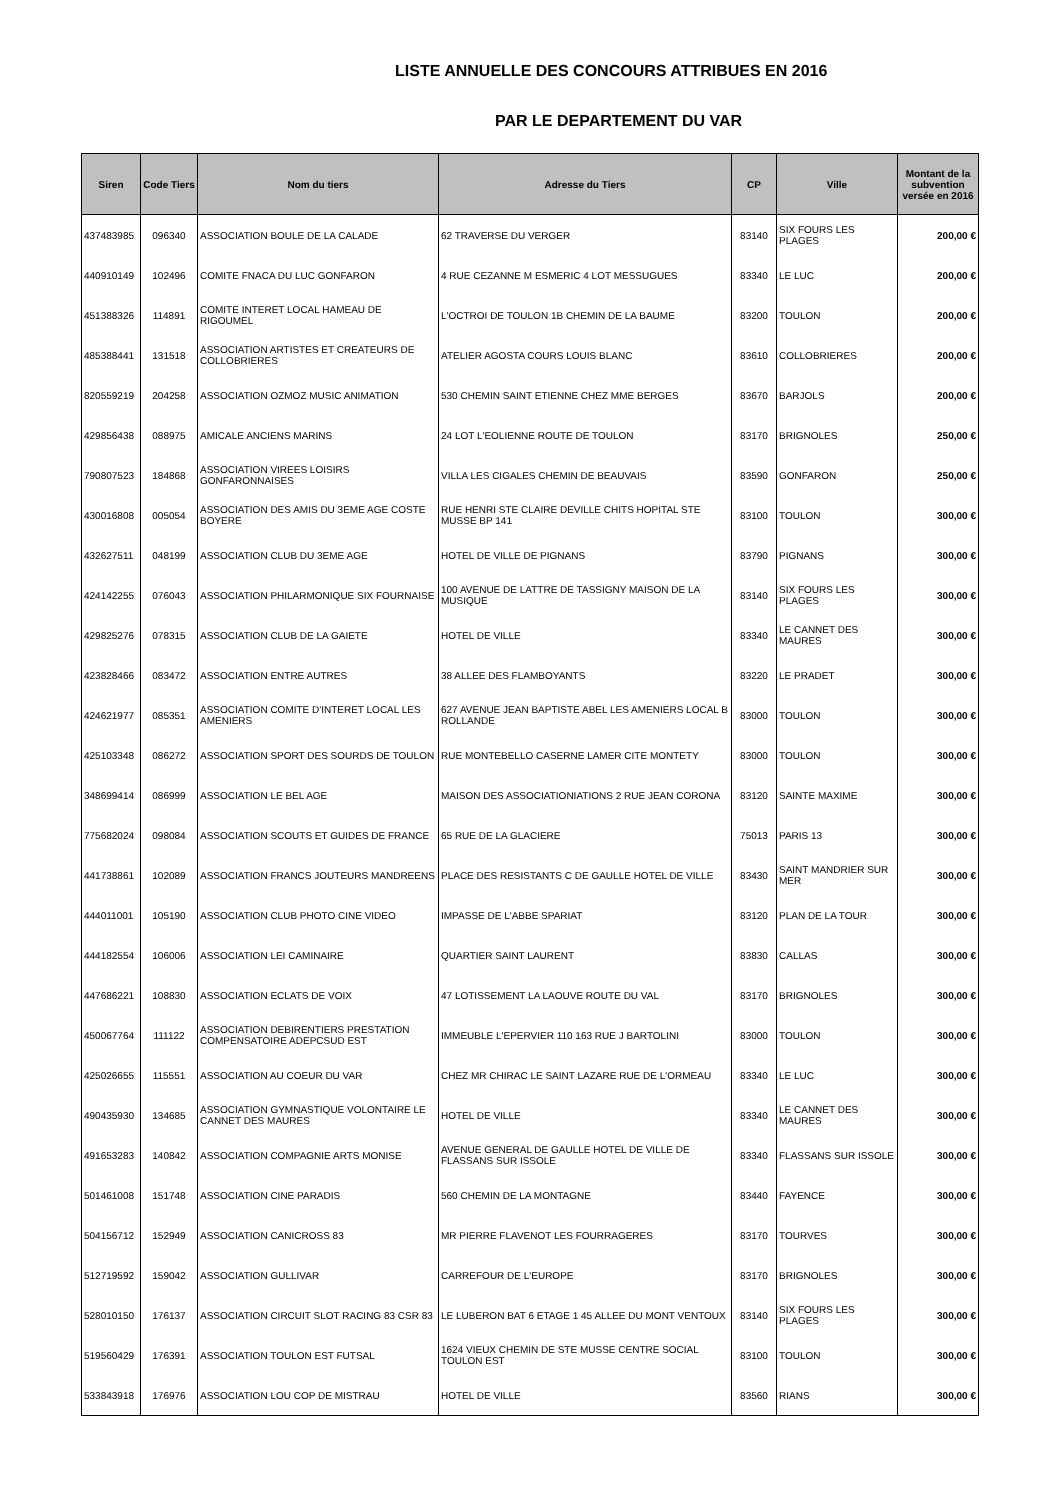LISTE ANNUELLE DES CONCOURS ATTRIBUES EN 2016
PAR LE DEPARTEMENT DU VAR
| Siren | Code Tiers | Nom du tiers | Adresse du Tiers | CP | Ville | Montant de la subvention versée en 2016 |
| --- | --- | --- | --- | --- | --- | --- |
| 437483985 | 096340 | ASSOCIATION BOULE DE LA CALADE | 62 TRAVERSE DU VERGER | 83140 | SIX FOURS LES PLAGES | 200,00 € |
| 440910149 | 102496 | COMITE FNACA DU LUC GONFARON | 4 RUE CEZANNE M ESMERIC 4 LOT MESSUGUES | 83340 | LE LUC | 200,00 € |
| 451388326 | 114891 | COMITE INTERET LOCAL HAMEAU DE RIGOUMEL | L'OCTROI DE TOULON 1B CHEMIN DE LA BAUME | 83200 | TOULON | 200,00 € |
| 485388441 | 131518 | ASSOCIATION ARTISTES ET CREATEURS DE COLLOBRIERES | ATELIER AGOSTA COURS LOUIS BLANC | 83610 | COLLOBRIERES | 200,00 € |
| 820559219 | 204258 | ASSOCIATION OZMOZ MUSIC ANIMATION | 530 CHEMIN SAINT ETIENNE CHEZ MME BERGES | 83670 | BARJOLS | 200,00 € |
| 429856438 | 088975 | AMICALE ANCIENS MARINS | 24 LOT L'EOLIENNE ROUTE DE TOULON | 83170 | BRIGNOLES | 250,00 € |
| 790807523 | 184868 | ASSOCIATION VIREES LOISIRS GONFARONNAISES | VILLA LES CIGALES CHEMIN DE BEAUVAIS | 83590 | GONFARON | 250,00 € |
| 430016808 | 005054 | ASSOCIATION DES AMIS DU 3EME AGE COSTE BOYERE | RUE HENRI STE CLAIRE DEVILLE CHITS HOPITAL STE MUSSE BP 141 | 83100 | TOULON | 300,00 € |
| 432627511 | 048199 | ASSOCIATION CLUB DU 3EME AGE | HOTEL DE VILLE DE PIGNANS | 83790 | PIGNANS | 300,00 € |
| 424142255 | 076043 | ASSOCIATION PHILARMONIQUE SIX FOURNAISE | 100 AVENUE DE LATTRE DE TASSIGNY MAISON DE LA MUSIQUE | 83140 | SIX FOURS LES PLAGES | 300,00 € |
| 429825276 | 078315 | ASSOCIATION CLUB DE LA GAIETE | HOTEL DE VILLE | 83340 | LE CANNET DES MAURES | 300,00 € |
| 423828466 | 083472 | ASSOCIATION ENTRE AUTRES | 38 ALLEE DES FLAMBOYANTS | 83220 | LE PRADET | 300,00 € |
| 424621977 | 085351 | ASSOCIATION COMITE D'INTERET LOCAL LES AMENIERS | 627 AVENUE JEAN BAPTISTE ABEL LES AMENIERS LOCAL B ROLLANDE | 83000 | TOULON | 300,00 € |
| 425103348 | 086272 | ASSOCIATION SPORT DES SOURDS DE TOULON | RUE MONTEBELLO CASERNE LAMER CITE MONTETY | 83000 | TOULON | 300,00 € |
| 348699414 | 086999 | ASSOCIATION LE BEL AGE | MAISON DES ASSOCIATIONIATIONS 2 RUE JEAN CORONA | 83120 | SAINTE MAXIME | 300,00 € |
| 775682024 | 098084 | ASSOCIATION SCOUTS ET GUIDES DE FRANCE | 65 RUE DE LA GLACIERE | 75013 | PARIS 13 | 300,00 € |
| 441738861 | 102089 | ASSOCIATION FRANCS JOUTEURS MANDREENS | PLACE DES RESISTANTS C DE GAULLE HOTEL DE VILLE | 83430 | SAINT MANDRIER SUR MER | 300,00 € |
| 444011001 | 105190 | ASSOCIATION CLUB PHOTO CINE VIDEO | IMPASSE DE L'ABBE SPARIAT | 83120 | PLAN DE LA TOUR | 300,00 € |
| 444182554 | 106006 | ASSOCIATION LEI CAMINAIRE | QUARTIER SAINT LAURENT | 83830 | CALLAS | 300,00 € |
| 447686221 | 108830 | ASSOCIATION ECLATS DE VOIX | 47 LOTISSEMENT LA LAOUVE ROUTE DU VAL | 83170 | BRIGNOLES | 300,00 € |
| 450067764 | 111122 | ASSOCIATION DEBIRENTIERS PRESTATION COMPENSATOIRE ADEPCSUD EST | IMMEUBLE L'EPERVIER 110 163 RUE J BARTOLINI | 83000 | TOULON | 300,00 € |
| 425026655 | 115551 | ASSOCIATION AU COEUR DU VAR | CHEZ MR CHIRAC LE SAINT LAZARE RUE DE L'ORMEAU | 83340 | LE LUC | 300,00 € |
| 490435930 | 134685 | ASSOCIATION GYMNASTIQUE VOLONTAIRE LE CANNET DES MAURES | HOTEL DE VILLE | 83340 | LE CANNET DES MAURES | 300,00 € |
| 491653283 | 140842 | ASSOCIATION COMPAGNIE ARTS MONISE | AVENUE GENERAL DE GAULLE HOTEL DE VILLE DE FLASSANS SUR ISSOLE | 83340 | FLASSANS SUR ISSOLE | 300,00 € |
| 501461008 | 151748 | ASSOCIATION CINE PARADIS | 560 CHEMIN DE LA MONTAGNE | 83440 | FAYENCE | 300,00 € |
| 504156712 | 152949 | ASSOCIATION CANICROSS 83 | MR PIERRE FLAVENOT LES FOURRAGERES | 83170 | TOURVES | 300,00 € |
| 512719592 | 159042 | ASSOCIATION GULLIVAR | CARREFOUR DE L'EUROPE | 83170 | BRIGNOLES | 300,00 € |
| 528010150 | 176137 | ASSOCIATION CIRCUIT SLOT RACING 83 CSR 83 | LE LUBERON BAT 6 ETAGE 1 45 ALLEE DU MONT VENTOUX | 83140 | SIX FOURS LES PLAGES | 300,00 € |
| 519560429 | 176391 | ASSOCIATION TOULON EST FUTSAL | 1624 VIEUX CHEMIN DE STE MUSSE CENTRE SOCIAL TOULON EST | 83100 | TOULON | 300,00 € |
| 533843918 | 176976 | ASSOCIATION LOU COP DE MISTRAU | HOTEL DE VILLE | 83560 | RIANS | 300,00 € |